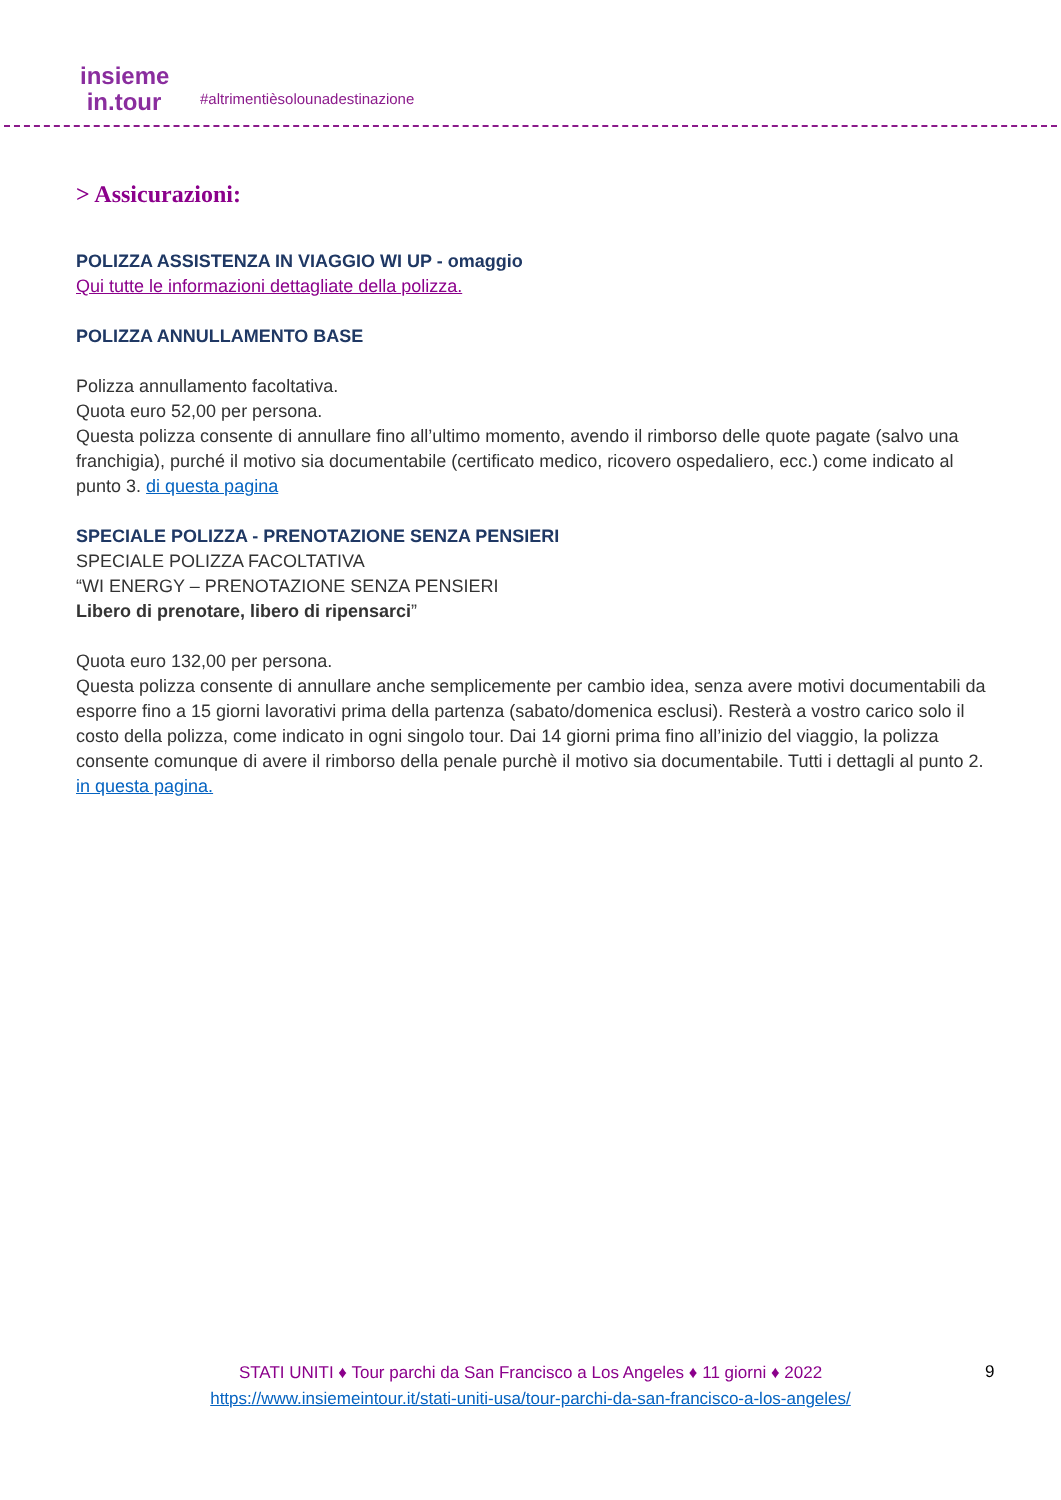insieme
in.tour
#altrimentièsolounadestinazione
> Assicurazioni:
POLIZZA ASSISTENZA IN VIAGGIO WI UP - omaggio
Qui tutte le informazioni dettagliate della polizza.
POLIZZA ANNULLAMENTO BASE
Polizza annullamento facoltativa.
Quota euro 52,00 per persona.
Questa polizza consente di annullare fino all’ultimo momento, avendo il rimborso delle quote pagate (salvo una franchigia), purché il motivo sia documentabile (certificato medico, ricovero ospedaliero, ecc.) come indicato al punto 3. di questa pagina
SPECIALE POLIZZA - PRENOTAZIONE SENZA PENSIERI
SPECIALE POLIZZA FACOLTATIVA
“WI ENERGY – PRENOTAZIONE SENZA PENSIERI
Libero di prenotare, libero di ripensarci”
Quota euro 132,00 per persona.
Questa polizza consente di annullare anche semplicemente per cambio idea, senza avere motivi documentabili da esporre fino a 15 giorni lavorativi prima della partenza (sabato/domenica esclusi). Resterà a vostro carico solo il costo della polizza, come indicato in ogni singolo tour. Dai 14 giorni prima fino all’inizio del viaggio, la polizza consente comunque di avere il rimborso della penale purchè il motivo sia documentabile. Tutti i dettagli al punto 2. in questa pagina.
STATI UNITI ♦ Tour parchi da San Francisco a Los Angeles ♦ 11 giorni ♦ 2022
https://www.insiemeintour.it/stati-uniti-usa/tour-parchi-da-san-francisco-a-los-angeles/
9